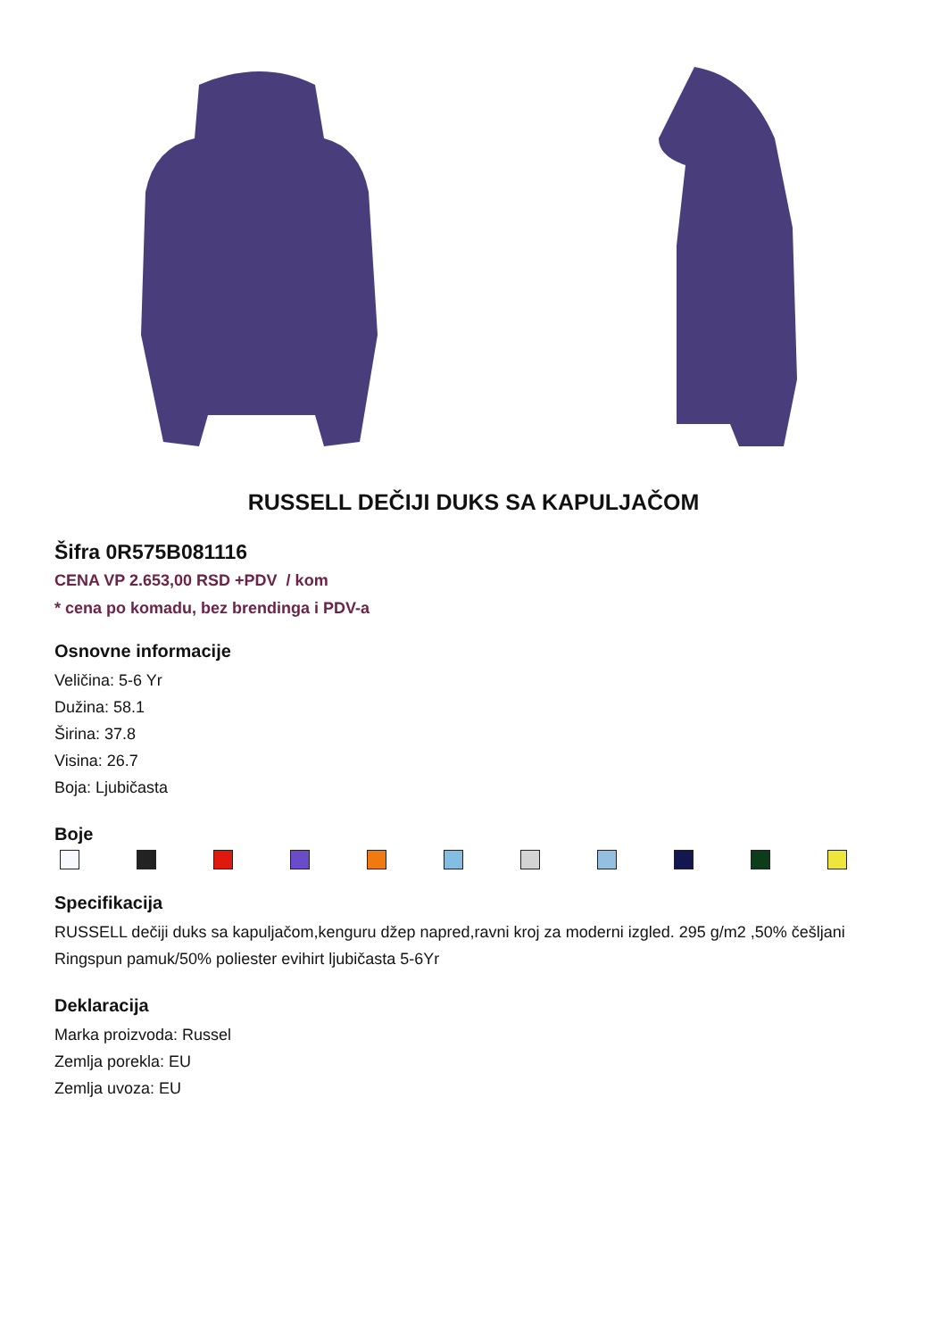RUSSELL DEČIJI DUKS SA KAPULJAČOM
Šifra 0R575B081116
CENA VP 2.653,00 RSD +PDV / kom
* cena po komadu, bez brendinga i PDV-a
Osnovne informacije
Veličina: 5-6 Yr
Dužina: 58.1
Širina: 37.8
Visina: 26.7
Boja: Ljubičasta
Boje
Specifikacija
RUSSELL dečiji duks sa kapuljačom,kenguru džep napred,ravni kroj za moderni izgled. 295 g/m2 ,50% češljani Ringspun pamuk/50% poliester evihirt ljubičasta 5-6Yr
Deklaracija
Marka proizvoda: Russel
Zemlja porekla: EU
Zemlja uvoza: EU